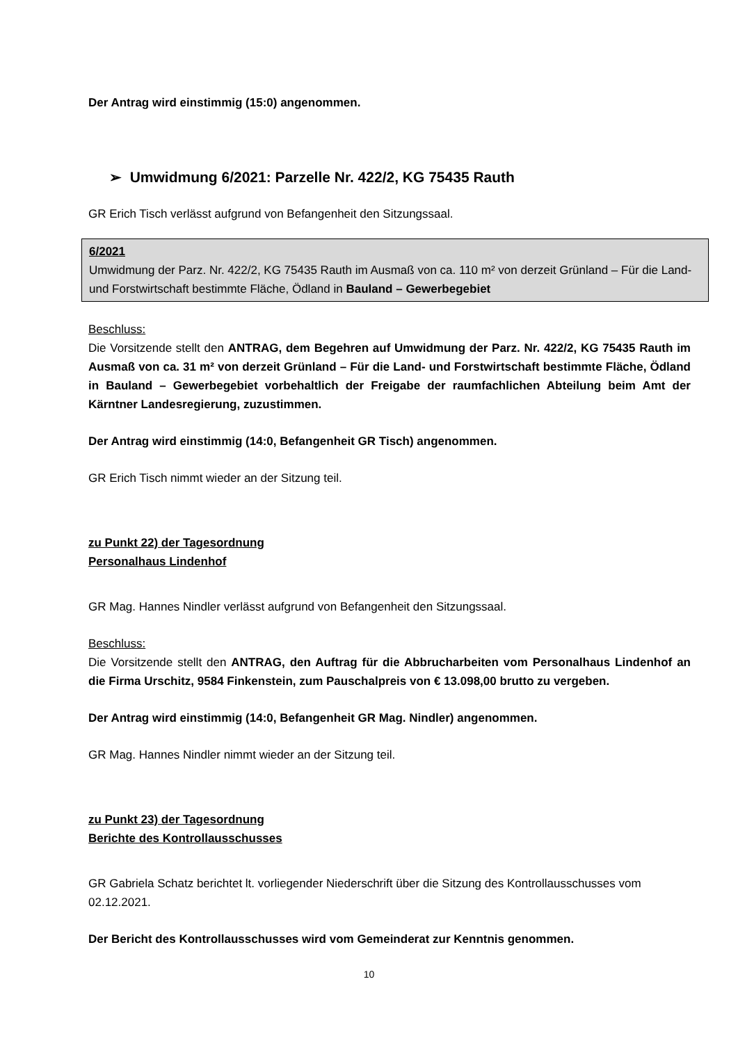Der Antrag wird einstimmig (15:0) angenommen.
➢ Umwidmung 6/2021: Parzelle Nr. 422/2, KG 75435 Rauth
GR Erich Tisch verlässt aufgrund von Befangenheit den Sitzungssaal.
6/2021
Umwidmung der Parz. Nr. 422/2, KG 75435 Rauth im Ausmaß von ca. 110 m² von derzeit Grünland – Für die Land- und Forstwirtschaft bestimmte Fläche, Ödland in Bauland – Gewerbegebiet
Beschluss:
Die Vorsitzende stellt den ANTRAG, dem Begehren auf Umwidmung der Parz. Nr. 422/2, KG 75435 Rauth im Ausmaß von ca. 31 m² von derzeit Grünland – Für die Land- und Forstwirtschaft bestimmte Fläche, Ödland in Bauland – Gewerbegebiet vorbehaltlich der Freigabe der raumfachlichen Abteilung beim Amt der Kärntner Landesregierung, zuzustimmen.
Der Antrag wird einstimmig (14:0, Befangenheit GR Tisch) angenommen.
GR Erich Tisch nimmt wieder an der Sitzung teil.
zu Punkt 22) der Tagesordnung
Personalhaus Lindenhof
GR Mag. Hannes Nindler verlässt aufgrund von Befangenheit den Sitzungssaal.
Beschluss:
Die Vorsitzende stellt den ANTRAG, den Auftrag für die Abbrucharbeiten vom Personalhaus Lindenhof an die Firma Urschitz, 9584 Finkenstein, zum Pauschalpreis von € 13.098,00 brutto zu vergeben.
Der Antrag wird einstimmig (14:0, Befangenheit GR Mag. Nindler) angenommen.
GR Mag. Hannes Nindler nimmt wieder an der Sitzung teil.
zu Punkt 23) der Tagesordnung
Berichte des Kontrollausschusses
GR Gabriela Schatz berichtet lt. vorliegender Niederschrift über die Sitzung des Kontrollausschusses vom 02.12.2021.
Der Bericht des Kontrollausschusses wird vom Gemeinderat zur Kenntnis genommen.
10